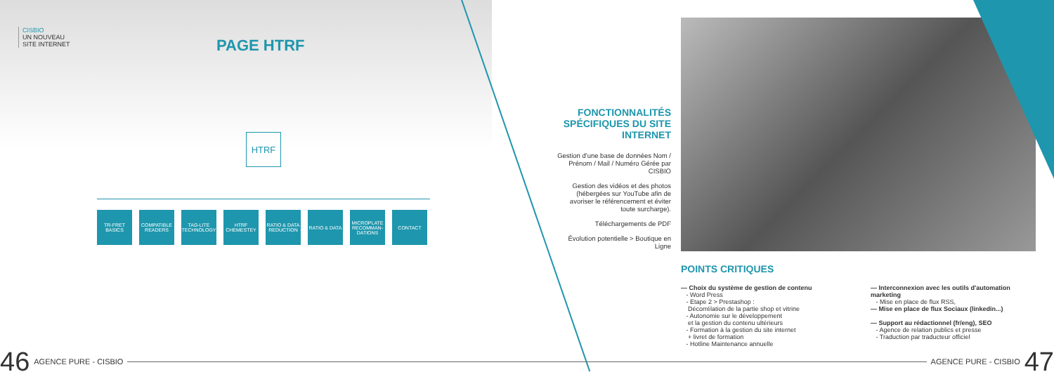CISBIO
UN NOUVEAU
SITE INTERNET
PAGE HTRF
HTRF
TR-FRET BASICS
COMPATIBLE READERS
TAG-LITE TECHNOLOGY
HTRF CHEMESTEY
RATIO & DATA REDUCTION
RATIO & DATA
MICROPLATE RECOMMAN-DATIONS
CONTACT
FONCTIONNALITÉS SPÉCIFIQUES DU SITE INTERNET
Gestion d'une base de données Nom / Prénom / Mail / Numéro Gérée par CISBIO
Gestion des vidéos et des photos (hébergées sur YouTube afin de avoriser le référencement et éviter toute surcharge).
Téléchargements de PDF
Évolution potentielle > Boutique en Ligne
POINTS CRITIQUES
— Choix du système de gestion de contenu
- Word Press
- Etape 2 > Prestashop :
Décorrélation de la partie shop et vitrine
- Autonomie sur le développement
et la gestion du contenu ultérieurs
- Formation à la gestion du site internet
+ livret de formation
- Hotline Maintenance annuelle
— Interconnexion avec les outils d'automation marketing
- Mise en place de flux RSS,
— Mise en place de flux Sociaux (linkedin...)
— Support au rédactionnel (fr/eng), SEO
- Agence de relation publics et presse
- Traduction par traducteur officiel
46 AGENCE PURE - CISBIO AGENCE PURE - CISBIO 47